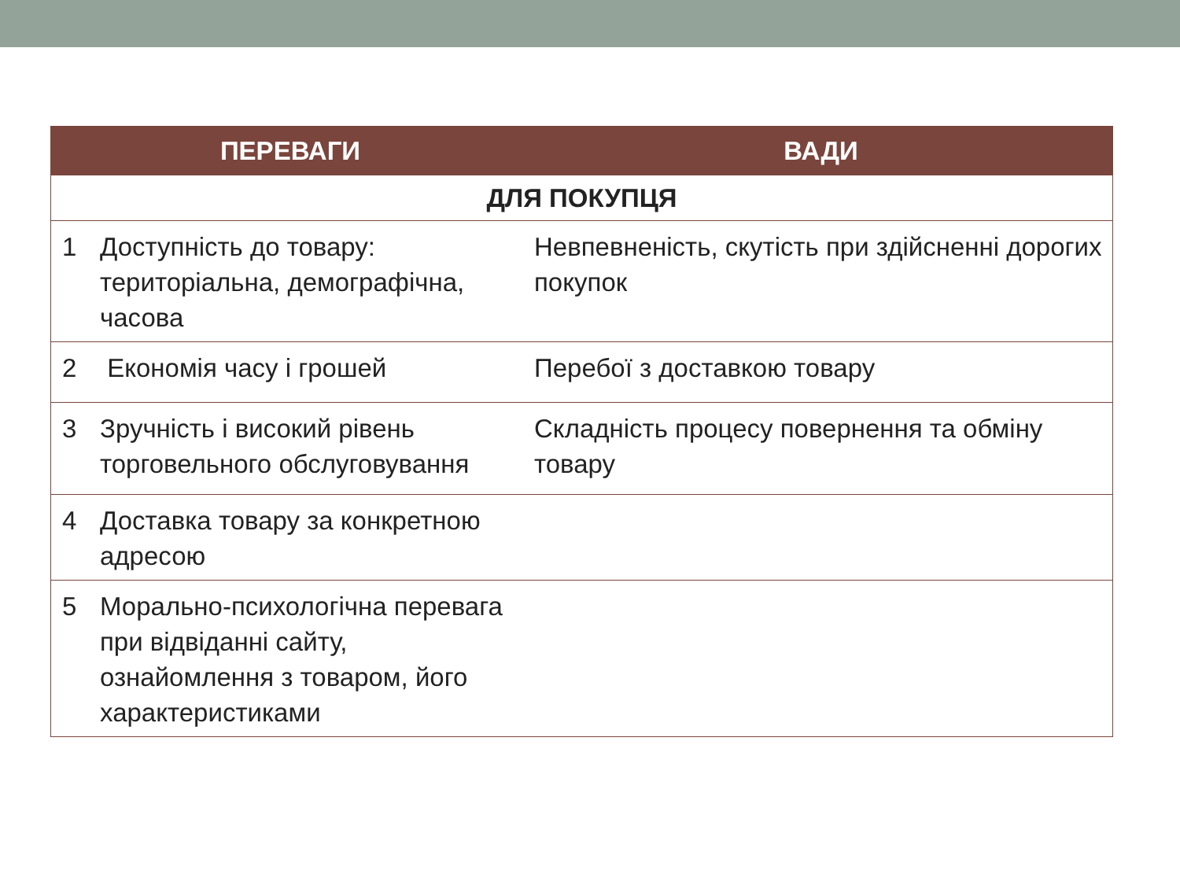| ПЕРЕВАГИ | | ВАДИ |
| --- | --- | --- |
| ДЛЯ ПОКУПЦЯ | | |
| 1 | Доступність до товару: територіальна, демографічна, часова | Невпевненість, скутість при здійсненні дорогих покупок |
| 2 | Економія часу і грошей | Перебої з доставкою товару |
| 3 | Зручність і високий рівень торговельного обслуговування | Складність процесу повернення та обміну товару |
| 4 | Доставка товару за конкретною адресою | |
| 5 | Морально-психологічна перевага при відвіданні сайту, ознайомлення з товаром, його характеристиками | |